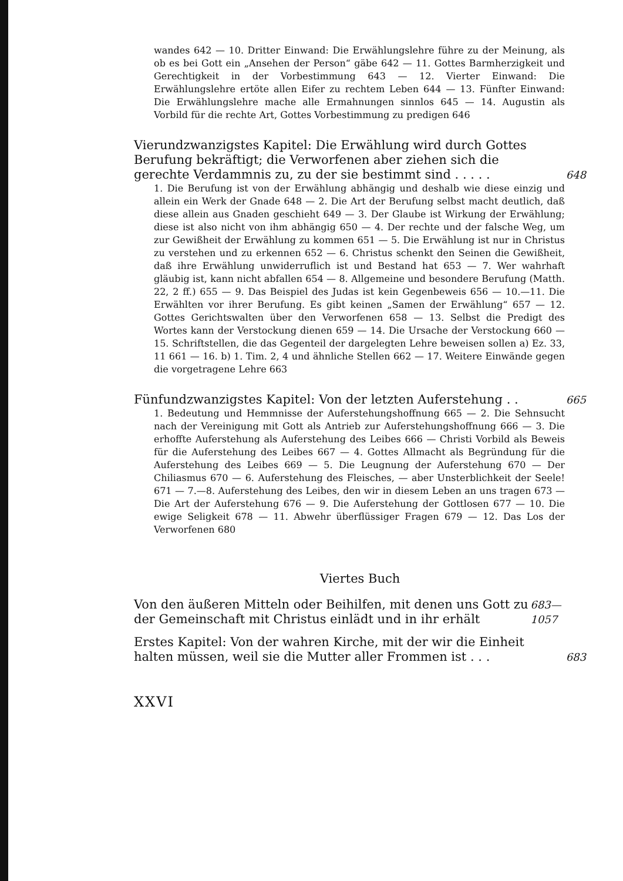wandes 642 — 10. Dritter Einwand: Die Erwählungslehre führe zu der Meinung, als ob es bei Gott ein „Ansehen der Person“ gäbe 642 — 11. Gottes Barmherzigkeit und Gerechtigkeit in der Vorbestimmung 643 — 12. Vierter Einwand: Die Erwählungslehre ertöte allen Eifer zu rechtem Leben 644 — 13. Fünfter Einwand: Die Erwählungslehre mache alle Ermahnungen sinnlos 645 — 14. Augustin als Vorbild für die rechte Art, Gottes Vorbestimmung zu predigen 646
Vierundzwanzigstes Kapitel: Die Erwählung wird durch Gottes Berufung bekräftigt; die Verworfenen aber ziehen sich die gerechte Verdammnis zu, zu der sie bestimmt sind . . . . . 648
1. Die Berufung ist von der Erwählung abhängig und deshalb wie diese einzig und allein ein Werk der Gnade 648 — 2. Die Art der Berufung selbst macht deutlich, daß diese allein aus Gnaden geschieht 649 — 3. Der Glaube ist Wirkung der Erwählung; diese ist also nicht von ihm abhängig 650 — 4. Der rechte und der falsche Weg, um zur Gewißheit der Erwählung zu kommen 651 — 5. Die Erwählung ist nur in Christus zu verstehen und zu erkennen 652 — 6. Christus schenkt den Seinen die Gewißheit, daß ihre Erwählung unwiderruflich ist und Bestand hat 653 — 7. Wer wahrhaft gläubig ist, kann nicht abfallen 654 — 8. Allgemeine und besondere Berufung (Matth. 22, 2 ff.) 655 — 9. Das Beispiel des Judas ist kein Gegenbeweis 656 — 10.—11. Die Erwählten vor ihrer Berufung. Es gibt keinen „Samen der Erwählung“ 657 — 12. Gottes Gerichtswalten über den Verworfenen 658 — 13. Selbst die Predigt des Wortes kann der Verstockung dienen 659 — 14. Die Ursache der Verstockung 660 — 15. Schriftstellen, die das Gegenteil der dargelegten Lehre beweisen sollen a) Ez. 33, 11 661 — 16. b) 1. Tim. 2, 4 und ähnliche Stellen 662 — 17. Weitere Einwände gegen die vorgetragene Lehre 663
Fünfundzwanzigstes Kapitel: Von der letzten Auferstehung . . 665
1. Bedeutung und Hemmnisse der Auferstehungshoffnung 665 — 2. Die Sehnsucht nach der Vereinigung mit Gott als Antrieb zur Auferstehungshoffnung 666 — 3. Die erhoffte Auferstehung als Auferstehung des Leibes 666 — Christi Vorbild als Beweis für die Auferstehung des Leibes 667 — 4. Gottes Allmacht als Begründung für die Auferstehung des Leibes 669 — 5. Die Leugnung der Auferstehung 670 — Der Chiliasmus 670 — 6. Auferstehung des Fleisches, — aber Unsterblichkeit der Seele! 671 — 7.—8. Auferstehung des Leibes, den wir in diesem Leben an uns tragen 673 — Die Art der Auferstehung 676 — 9. Die Auferstehung der Gottlosen 677 — 10. Die ewige Seligkeit 678 — 11. Abwehr überflüssiger Fragen 679 — 12. Das Los der Verworfenen 680
Viertes Buch
Von den äußeren Mitteln oder Beihilfen, mit denen uns Gott zu der Gemeinschaft mit Christus einlädt und in ihr erhält 683—1057
Erstes Kapitel: Von der wahren Kirche, mit der wir die Einheit halten müssen, weil sie die Mutter aller Frommen ist . . . 683
XXVI